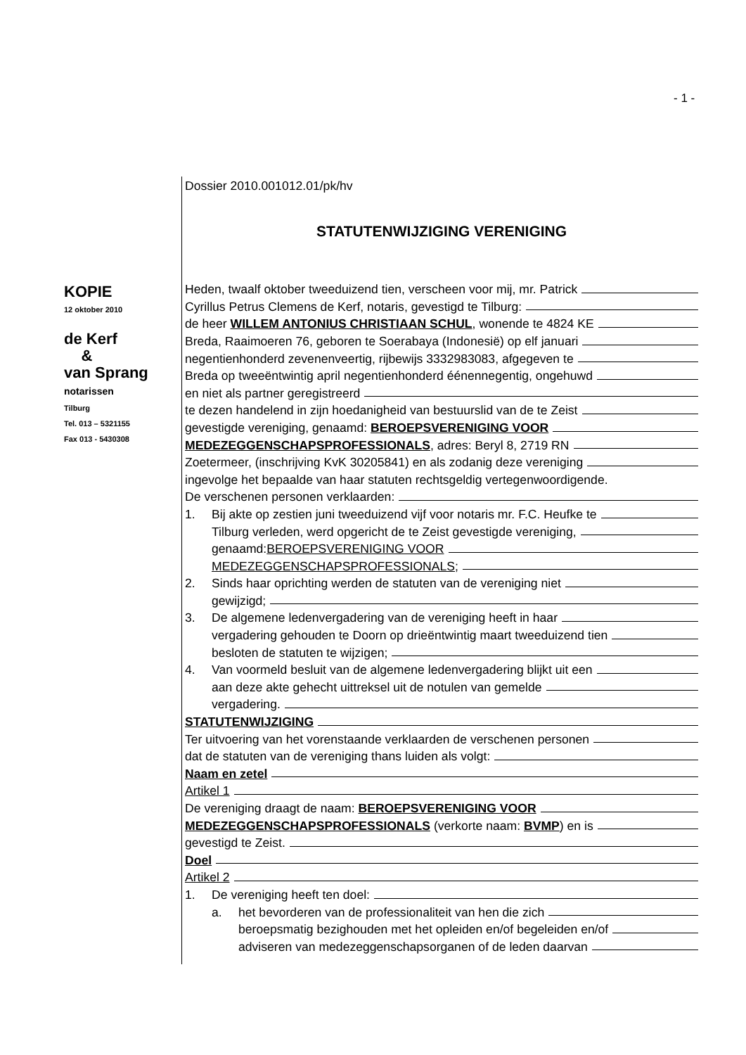- 1 -
KOPIE
12 oktober 2010
de Kerf
&
van Sprang
notarissen
Tilburg
Tel. 013 – 5321155
Fax 013 - 5430308
Dossier 2010.001012.01/pk/hv
STATUTENWIJZIGING VERENIGING
Heden, twaalf oktober tweeduizend tien, verscheen voor mij, mr. Patrick
Cyrillus Petrus Clemens de Kerf, notaris, gevestigd te Tilburg:
de heer WILLEM ANTONIUS CHRISTIAAN SCHUL, wonende te 4824 KE
Breda, Raaimoeren 76, geboren te Soerabaya (Indonesië) op elf januari
negentienhonderd zevenenveertig, rijbewijs 3332983083, afgegeven te
Breda op tweeëntwintig april negentienhonderd éénennegentig, ongehuwd
en niet als partner geregistreerd
te dezen handelend in zijn hoedanigheid van bestuurslid van de te Zeist
gevestigde vereniging, genaamd: BEROEPSVERENIGING VOOR
MEDEZEGGENSCHAPSPROFESSIONALS, adres: Beryl 8, 2719 RN
Zoetermeer, (inschrijving KvK 30205841) en als zodanig deze vereniging
ingevolge het bepaalde van haar statuten rechtsgeldig vertegenwoordigende.
De verschenen personen verklaarden:
1. Bij akte op zestien juni tweeduizend vijf voor notaris mr. F.C. Heufke te
Tilburg verleden, werd opgericht de te Zeist gevestigde vereniging,
genaamd: BEROEPSVERENIGING VOOR
MEDEZEGGENSCHAPSPROFESSIONALS;
2. Sinds haar oprichting werden de statuten van de vereniging niet
gewijzigd;
3. De algemene ledenvergadering van de vereniging heeft in haar
vergadering gehouden te Doorn op drieëntwintig maart tweeduizend tien
besloten de statuten te wijzigen;
4. Van voormeld besluit van de algemene ledenvergadering blijkt uit een
aan deze akte gehecht uittreksel uit de notulen van gemelde
vergadering.
STATUTENWIJZIGING
Ter uitvoering van het vorenstaande verklaarden de verschenen personen
dat de statuten van de vereniging thans luiden als volgt:
Naam en zetel
Artikel 1
De vereniging draagt de naam: BEROEPSVERENIGING VOOR
MEDEZEGGENSCHAPSPROFESSIONALS (verkorte naam: BVMP) en is
gevestigd te Zeist.
Doel
Artikel 2
1. De vereniging heeft ten doel:
a. het bevorderen van de professionaliteit van hen die zich
beroepsmatig bezighouden met het opleiden en/of begeleiden en/of
adviseren van medezeggenschapsorganen of de leden daarvan